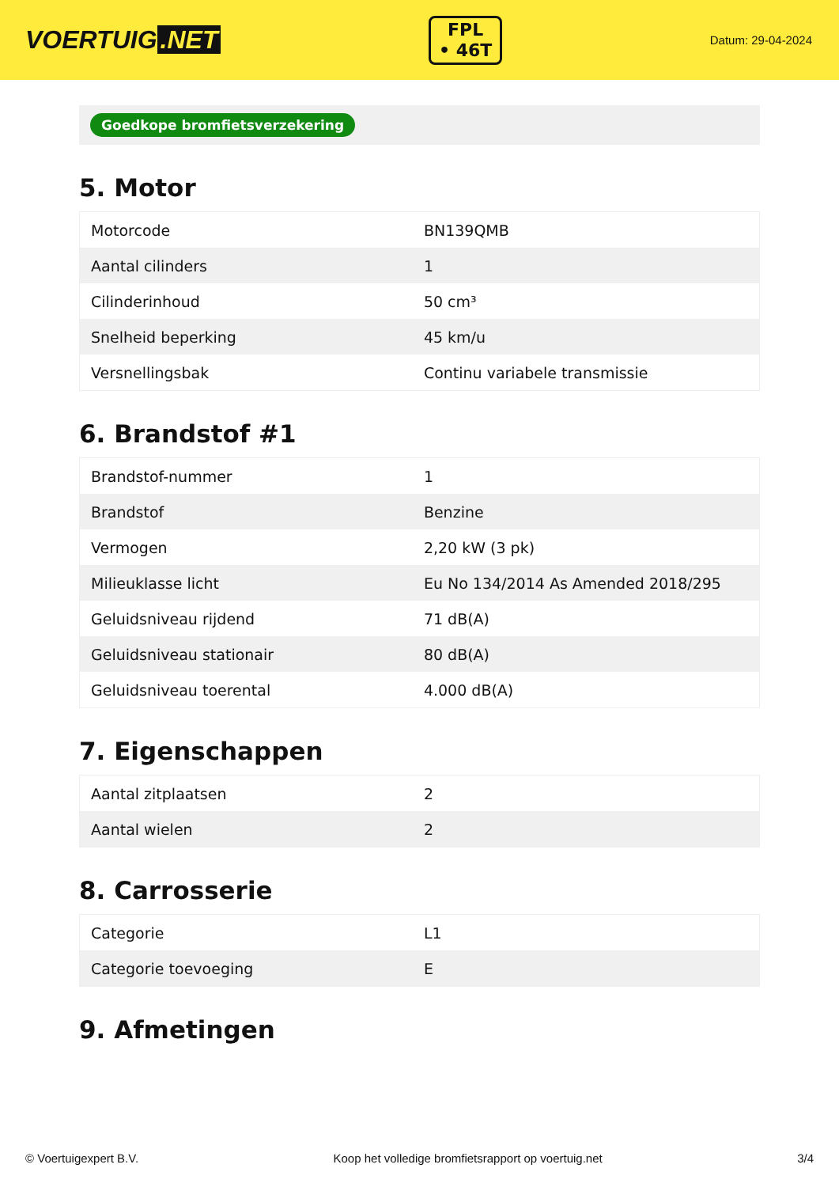VOERTUIG.NET
FPL
• 46T
Datum: 29-04-2024
Goedkope bromfietsverzekering
5. Motor
| Motorcode | BN139QMB |
| Aantal cilinders | 1 |
| Cilinderinhoud | 50 cm³ |
| Snelheid beperking | 45 km/u |
| Versnellingsbak | Continu variabele transmissie |
6. Brandstof #1
| Brandstof-nummer | 1 |
| Brandstof | Benzine |
| Vermogen | 2,20 kW (3 pk) |
| Milieuklasse licht | Eu No 134/2014 As Amended 2018/295 |
| Geluidsniveau rijdend | 71 dB(A) |
| Geluidsniveau stationair | 80 dB(A) |
| Geluidsniveau toerental | 4.000 dB(A) |
7. Eigenschappen
| Aantal zitplaatsen | 2 |
| Aantal wielen | 2 |
8. Carrosserie
| Categorie | L1 |
| Categorie toevoeging | E |
9. Afmetingen
© Voertuigexpert B.V. Koop het volledige bromfietsrapport op voertuig.net 3/4